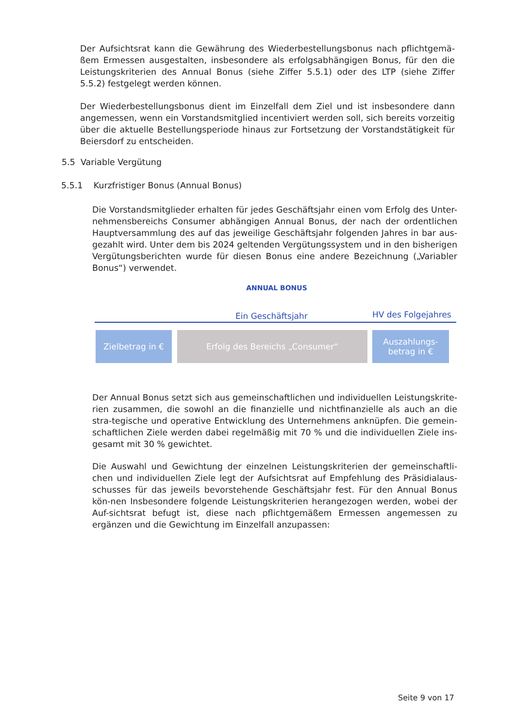Der Aufsichtsrat kann die Gewährung des Wiederbestellungsbonus nach pflichtgemä-ßem Ermessen ausgestalten, insbesondere als erfolgsabhängigen Bonus, für den die Leistungskriterien des Annual Bonus (siehe Ziffer 5.5.1) oder des LTP (siehe Ziffer 5.5.2) festgelegt werden können.
Der Wiederbestellungsbonus dient im Einzelfall dem Ziel und ist insbesondere dann angemessen, wenn ein Vorstandsmitglied incentiviert werden soll, sich bereits vorzeitig über die aktuelle Bestellungsperiode hinaus zur Fortsetzung der Vorstandstätigkeit für Beiersdorf zu entscheiden.
5.5 Variable Vergütung
5.5.1 Kurzfristiger Bonus (Annual Bonus)
Die Vorstandsmitglieder erhalten für jedes Geschäftsjahr einen vom Erfolg des Unter-nehmensbereichs Consumer abhängigen Annual Bonus, der nach der ordentlichen Hauptversammlung des auf das jeweilige Geschäftsjahr folgenden Jahres in bar aus-gezahlt wird. Unter dem bis 2024 geltenden Vergütungssystem und in den bisherigen Vergütungsberichten wurde für diesen Bonus eine andere Bezeichnung („Variabler Bonus“) verwendet.
ANNUAL BONUS
Ein Geschäftsjahr HV des Folgejahres
Zielbetrag in € Erfolg des Bereichs „Consumer“
Auszahlungs-
betrag in €
Der Annual Bonus setzt sich aus gemeinschaftlichen und individuellen Leistungskrite-rien zusammen, die sowohl an die finanzielle und nichtfinanzielle als auch an die stra-tegische und operative Entwicklung des Unternehmens anknüpfen. Die gemein-schaftlichen Ziele werden dabei regelmäßig mit 70 % und die individuellen Ziele ins-gesamt mit 30 % gewichtet.
Die Auswahl und Gewichtung der einzelnen Leistungskriterien der gemeinschaftli-chen und individuellen Ziele legt der Aufsichtsrat auf Empfehlung des Präsidialaus-schusses für das jeweils bevorstehende Geschäftsjahr fest. Für den Annual Bonus kön-nen Insbesondere folgende Leistungskriterien herangezogen werden, wobei der Auf-sichtsrat befugt ist, diese nach pflichtgemäßem Ermessen angemessen zu ergänzen und die Gewichtung im Einzelfall anzupassen:
Seite 9 von 17